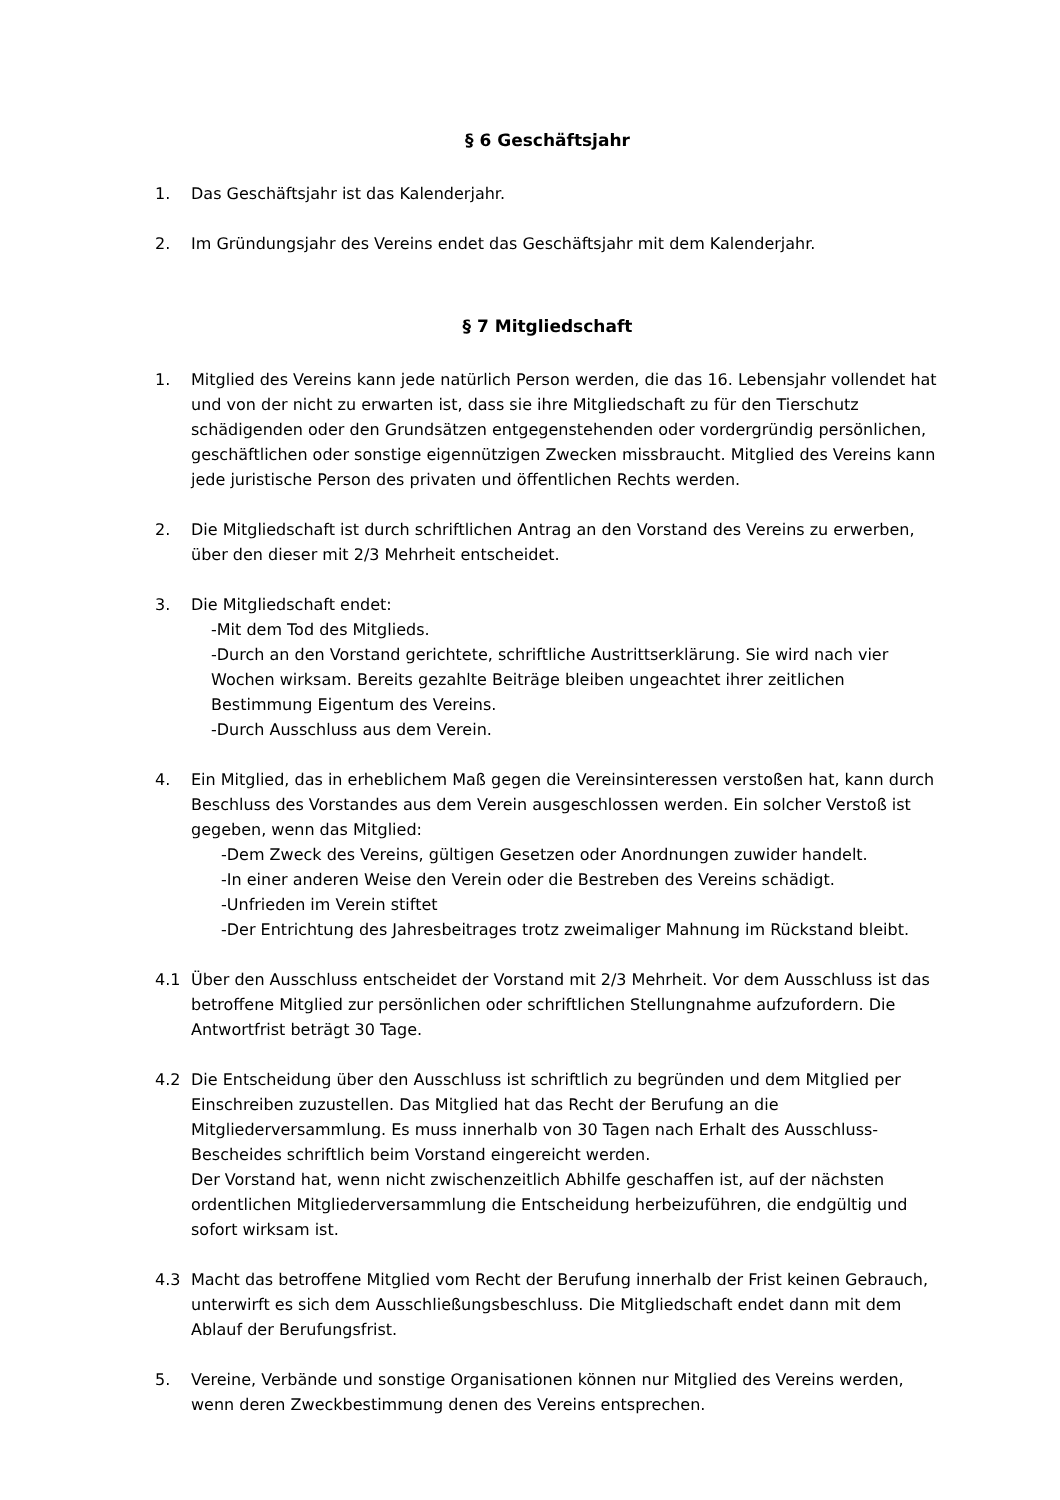§ 6 Geschäftsjahr
1. Das Geschäftsjahr ist das Kalenderjahr.
2. Im Gründungsjahr des Vereins endet das Geschäftsjahr mit dem Kalenderjahr.
§ 7 Mitgliedschaft
1. Mitglied des Vereins kann jede natürlich Person werden, die das 16. Lebensjahr vollendet hat und von der nicht zu erwarten ist, dass sie ihre Mitgliedschaft zu für den Tierschutz schädigenden oder den Grundsätzen entgegenstehenden oder vordergründig persönlichen, geschäftlichen oder sonstige eigennützigen Zwecken missbraucht. Mitglied des Vereins kann jede juristische Person des privaten und öffentlichen Rechts werden.
2. Die Mitgliedschaft ist durch schriftlichen Antrag an den Vorstand des Vereins zu erwerben, über den dieser mit 2/3 Mehrheit entscheidet.
3. Die Mitgliedschaft endet:
-Mit dem Tod des Mitglieds.
-Durch an den Vorstand gerichtete, schriftliche Austrittserklärung. Sie wird nach vier Wochen wirksam. Bereits gezahlte Beiträge bleiben ungeachtet ihrer zeitlichen Bestimmung Eigentum des Vereins.
-Durch Ausschluss aus dem Verein.
4. Ein Mitglied, das in erheblichem Maß gegen die Vereinsinteressen verstoßen hat, kann durch Beschluss des Vorstandes aus dem Verein ausgeschlossen werden. Ein solcher Verstoß ist gegeben, wenn das Mitglied:
-Dem Zweck des Vereins, gültigen Gesetzen oder Anordnungen zuwider handelt.
-In einer anderen Weise den Verein oder die Bestreben des Vereins schädigt.
-Unfrieden im Verein stiftet
-Der Entrichtung des Jahresbeitrages trotz zweimaliger Mahnung im Rückstand bleibt.
4.1 Über den Ausschluss entscheidet der Vorstand mit 2/3 Mehrheit. Vor dem Ausschluss ist das betroffene Mitglied zur persönlichen oder schriftlichen Stellungnahme aufzufordern. Die Antwortfrist beträgt 30 Tage.
4.2 Die Entscheidung über den Ausschluss ist schriftlich zu begründen und dem Mitglied per Einschreiben zuzustellen. Das Mitglied hat das Recht der Berufung an die Mitgliederversammlung. Es muss innerhalb von 30 Tagen nach Erhalt des Ausschluss-Bescheides schriftlich beim Vorstand eingereicht werden.
Der Vorstand hat, wenn nicht zwischenzeitlich Abhilfe geschaffen ist, auf der nächsten ordentlichen Mitgliederversammlung die Entscheidung herbeizuführen, die endgültig und sofort wirksam ist.
4.3 Macht das betroffene Mitglied vom Recht der Berufung innerhalb der Frist keinen Gebrauch, unterwirft es sich dem Ausschließungsbeschluss. Die Mitgliedschaft endet dann mit dem Ablauf der Berufungsfrist.
5. Vereine, Verbände und sonstige Organisationen können nur Mitglied des Vereins werden, wenn deren Zweckbestimmung denen des Vereins entsprechen.